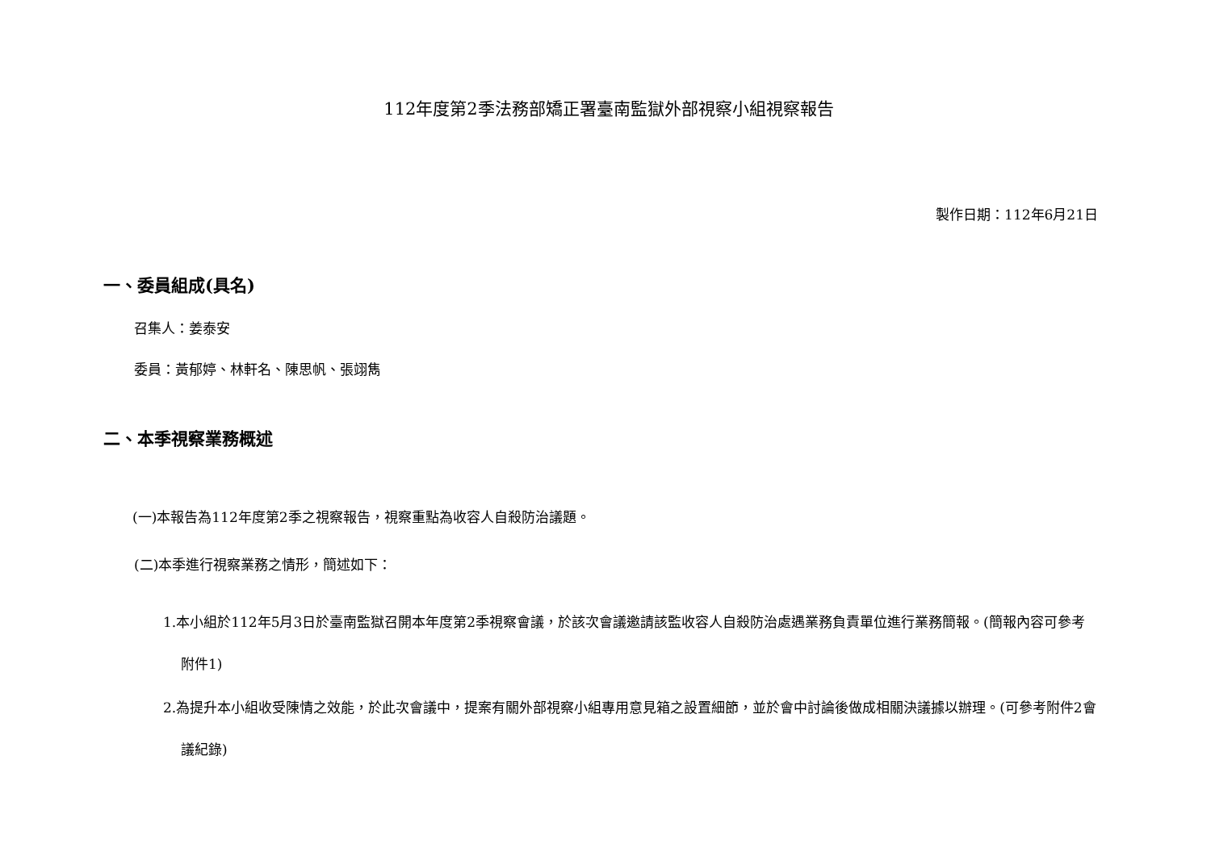112年度第2季法務部矯正署臺南監獄外部視察小組視察報告
製作日期：112年6月21日
一、委員組成(具名)
召集人：姜泰安
委員：黃郁婷、林軒名、陳思帆、張翊雋
二、本季視察業務概述
(一)本報告為112年度第2季之視察報告，視察重點為收容人自殺防治議題。
(二)本季進行視察業務之情形，簡述如下：
1.本小組於112年5月3日於臺南監獄召開本年度第2季視察會議，於該次會議邀請該監收容人自殺防治處遇業務負責單位進行業務簡報。(簡報內容可參考附件1)
2.為提升本小組收受陳情之效能，於此次會議中，提案有關外部視察小組專用意見箱之設置細節，並於會中討論後做成相關決議據以辦理。(可參考附件2會議紀錄)